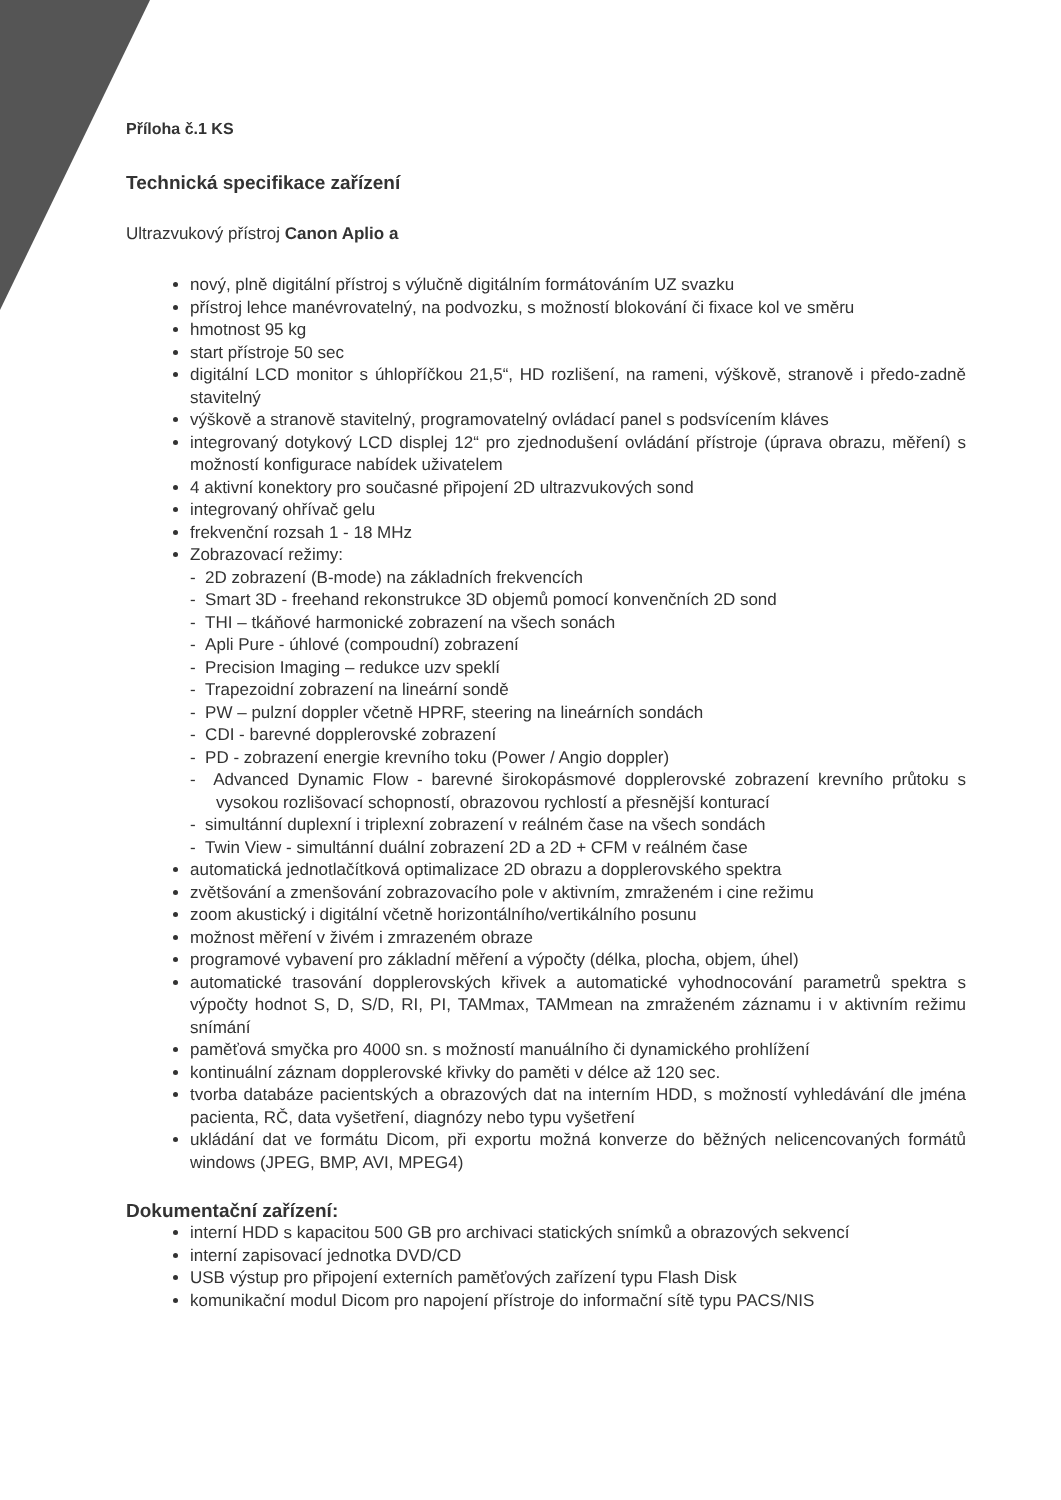Příloha č.1 KS
Technická specifikace zařízení
Ultrazvukový přístroj Canon Aplio a
nový, plně digitální přístroj s výlučně digitálním formátováním UZ svazku
přístroj lehce manévrovatelný, na podvozku, s možností blokování či fixace kol ve směru
hmotnost 95 kg
start přístroje 50 sec
digitální LCD monitor s úhlopříčkou 21,5“, HD rozlišení, na rameni, výškově, stranově i předo-zadně stavitelný
výškově a stranově stavitelný, programovatelný ovládací panel s podsvícením kláves
integrovaný dotykový LCD displej 12“ pro zjednodušení ovládání přístroje (úprava obrazu, měření) s možností konfigurace nabídek uživatelem
4 aktivní konektory pro současné připojení 2D ultrazvukových sond
integrovaný ohřívač gelu
frekvenční rozsah 1 - 18 MHz
Zobrazovací režimy:
- 2D zobrazení (B-mode) na základních frekvencích
- Smart 3D - freehand rekonstrukce 3D objemů pomocí konvenčních 2D sond
- THI – tkáňové harmonické zobrazení na všech sonách
- Apli Pure - úhlové (compoudní) zobrazení
- Precision Imaging – redukce uzv speklí
- Trapezoidní zobrazení na lineární sondě
- PW – pulzní doppler včetně HPRF, steering na lineárních sondách
- CDI - barevné dopplerovské zobrazení
- PD - zobrazení energie krevního toku (Power / Angio doppler)
- Advanced Dynamic Flow - barevné širokopásmové dopplerovské zobrazení krevního průtoku s vysokou rozlišovací schopností, obrazovou rychlostí a přesnější konturací
- simultánní duplexní i triplexní zobrazení v reálném čase na všech sondách
- Twin View - simultánní duální zobrazení 2D a 2D + CFM v reálném čase
automatická jednotlačítková optimalizace 2D obrazu a dopplerovského spektra
zvětšování a zmenšování zobrazovacího pole v aktivním, zmraženém i cine režimu
zoom akustický i digitální včetně horizontálního/vertikálního posunu
možnost měření v živém i zmrazeném obraze
programové vybavení pro základní měření a výpočty (délka, plocha, objem, úhel)
automatické trasování dopplerovských křivek a automatické vyhodnocování parametrů spektra s výpočty hodnot S, D, S/D, RI, PI, TAMmax, TAMmean na zmraženém záznamu i v aktivním režimu snímání
paměťová smyčka pro 4000 sn. s možností manuálního či dynamického prohlížení
kontinuální záznam dopplerovské křivky do paměti v délce až 120 sec.
tvorba databáze pacientských a obrazových dat na interním HDD, s možností vyhledávání dle jména pacienta, RČ, data vyšetření, diagnózy nebo typu vyšetření
ukládání dat ve formátu Dicom, při exportu možná konverze do běžných nelicencovaných formátů windows (JPEG, BMP, AVI, MPEG4)
Dokumentační zařízení:
interní HDD s kapacitou 500 GB pro archivaci statických snímků a obrazových sekvencí
interní zapisovací jednotka DVD/CD
USB výstup pro připojení externích paměťových zařízení typu Flash Disk
komunikační modul Dicom pro napojení přístroje do informační sítě typu PACS/NIS